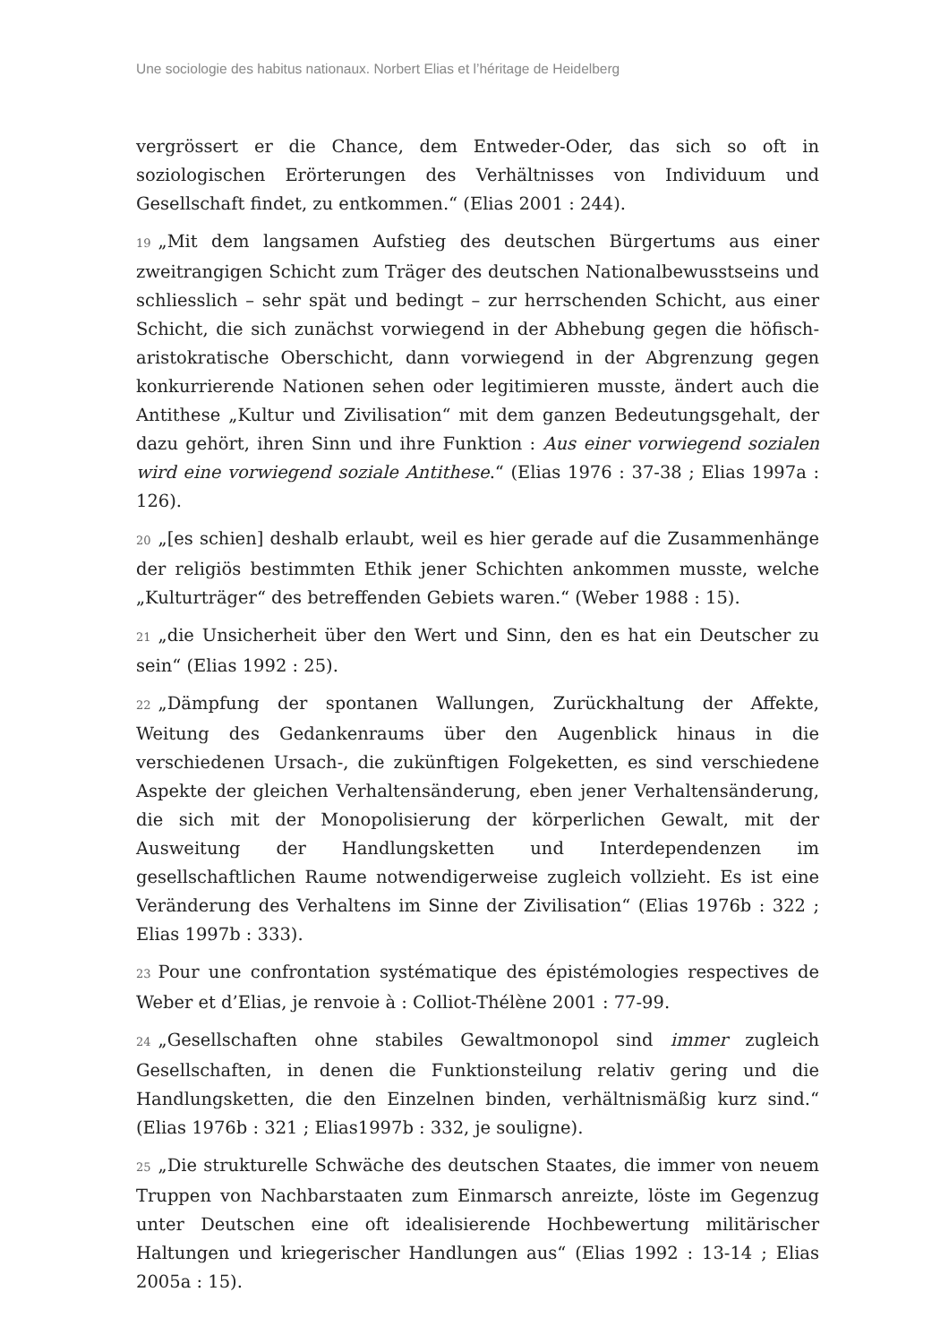Une sociologie des habitus nationaux. Norbert Elias et l’héritage de Heidelberg
vergrössert er die Chance, dem Entweder-Oder, das sich so oft in soziologischen Erörterungen des Verhältnisses von Individuum und Gesellschaft findet, zu entkommen.“ (Elias 2001 : 244).
19 „Mit dem langsamen Aufstieg des deutschen Bürgertums aus einer zweitrangigen Schicht zum Träger des deutschen Nationalbewusstseins und schliesslich – sehr spät und bedingt – zur herrschenden Schicht, aus einer Schicht, die sich zunächst vorwiegend in der Abhebung gegen die höfisch-aristokratische Oberschicht, dann vorwiegend in der Abgrenzung gegen konkurrierende Nationen sehen oder legitimieren musste, ändert auch die Antithese „Kultur und Zivilisation“ mit dem ganzen Bedeutungsgehalt, der dazu gehört, ihren Sinn und ihre Funktion : Aus einer vorwiegend sozialen wird eine vorwiegend soziale Antithese.“ (Elias 1976 : 37-38 ; Elias 1997a : 126).
20 „[es schien] deshalb erlaubt, weil es hier gerade auf die Zusammenhänge der religiös bestimmten Ethik jener Schichten ankommen musste, welche „Kulturträger“ des betreffenden Gebiets waren.“ (Weber 1988 : 15).
21 „die Unsicherheit über den Wert und Sinn, den es hat ein Deutscher zu sein“ (Elias 1992 : 25).
22 „Dämpfung der spontanen Wallungen, Zurückhaltung der Affekte, Weitung des Gedankenraums über den Augenblick hinaus in die verschiedenen Ursach-, die zukünftigen Folgeketten, es sind verschiedene Aspekte der gleichen Verhaltensänderung, eben jener Verhaltensänderung, die sich mit der Monopolisierung der körperlichen Gewalt, mit der Ausweitung der Handlungsketten und Interdependenzen im gesellschaftlichen Raume notwendigerweise zugleich vollzieht. Es ist eine Veränderung des Verhaltens im Sinne der Zivilisation“ (Elias 1976b : 322 ; Elias 1997b : 333).
23 Pour une confrontation systématique des épistémologies respectives de Weber et d’Elias, je renvoie à : Colliot-Thélène 2001 : 77-99.
24 „Gesellschaften ohne stabiles Gewaltmonopol sind immer zugleich Gesellschaften, in denen die Funktionsteilung relativ gering und die Handlungsketten, die den Einzelnen binden, verhältnismäßig kurz sind.“ (Elias 1976b : 321 ; Elias1997b : 332, je souligne).
25 „Die strukturelle Schwäche des deutschen Staates, die immer von neuem Truppen von Nachbarstaaten zum Einmarsch anreizte, löste im Gegenzug unter Deutschen eine oft idealisierende Hochbewertung militärischer Haltungen und kriegerischer Handlungen aus“ (Elias 1992 : 13-14 ; Elias 2005a : 15).